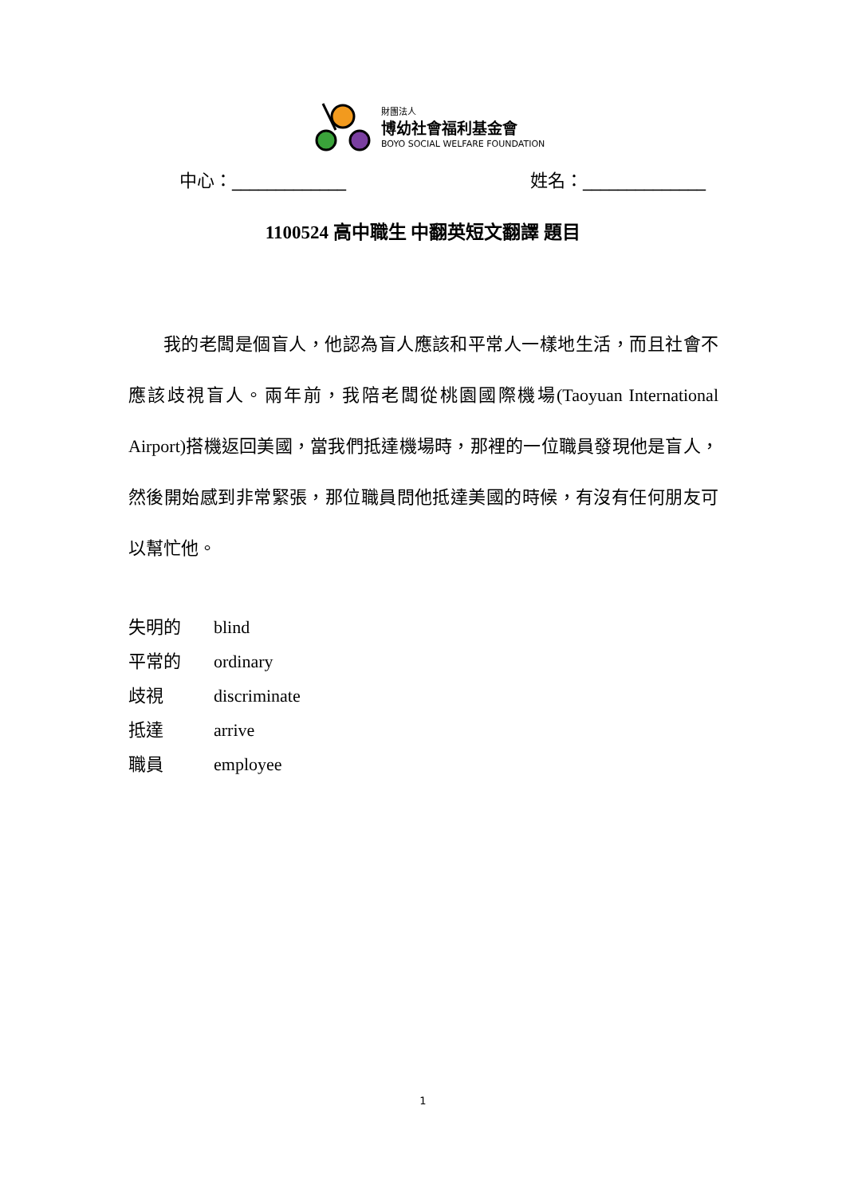財團法人
博幼社會福利基金會
BOYO SOCIAL WELFARE FOUNDATION
中心：_____________ 姓名：______________
1100524 高中職生 中翻英短文翻譯 題目
我的老闆是個盲人，他認為盲人應該和平常人一樣地生活，而且社會不應該歧視盲人。兩年前，我陪老闆從桃園國際機場(Taoyuan International Airport)搭機返回美國，當我們抵達機場時，那裡的一位職員發現他是盲人，然後開始感到非常緊張，那位職員問他抵達美國的時候，有沒有任何朋友可以幫忙他。
失明的 blind
平常的 ordinary
歧視 discriminate
抵達 arrive
職員 employee
1